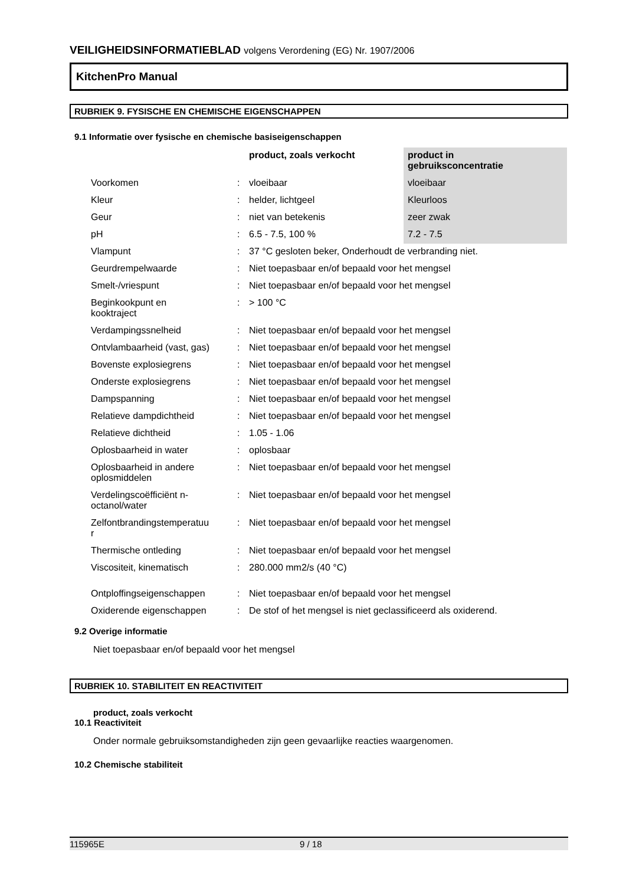VEILIGHEIDSINFORMATIEBLAD volgens Verordening (EG) Nr. 1907/2006
KitchenPro Manual
RUBRIEK 9. FYSISCHE EN CHEMISCHE EIGENSCHAPPEN
9.1 Informatie over fysische en chemische basiseigenschappen
| | | product, zoals verkocht | product in gebruiksconcentratie |
| --- | --- | --- | --- |
| Voorkomen | : | vloeibaar | vloeibaar |
| Kleur | : | helder, lichtgeel | Kleurloos |
| Geur | : | niet van betekenis | zeer zwak |
| pH | : | 6.5 - 7.5, 100 % | 7.2 - 7.5 |
| Vlampunt | : | 37 °C gesloten beker, Onderhoudt de verbranding niet. | |
| Geurdrempelwaarde | : | Niet toepasbaar en/of bepaald voor het mengsel | |
| Smelt-/vriespunt | : | Niet toepasbaar en/of bepaald voor het mengsel | |
| Beginkookpunt en kooktraject | : | > 100 °C | |
| Verdampingssnelheid | : | Niet toepasbaar en/of bepaald voor het mengsel | |
| Ontvlambaarheid (vast, gas) | : | Niet toepasbaar en/of bepaald voor het mengsel | |
| Bovenste explosiegrens | : | Niet toepasbaar en/of bepaald voor het mengsel | |
| Onderste explosiegrens | : | Niet toepasbaar en/of bepaald voor het mengsel | |
| Dampspanning | : | Niet toepasbaar en/of bepaald voor het mengsel | |
| Relatieve dampdichtheid | : | Niet toepasbaar en/of bepaald voor het mengsel | |
| Relatieve dichtheid | : | 1.05 - 1.06 | |
| Oplosbaarheid in water | : | oplosbaar | |
| Oplosbaarheid in andere oplosmiddelen | : | Niet toepasbaar en/of bepaald voor het mengsel | |
| Verdelingscoëfficiënt n- octanol/water | : | Niet toepasbaar en/of bepaald voor het mengsel | |
| Zelfontbrandingstemperatuu r | : | Niet toepasbaar en/of bepaald voor het mengsel | |
| Thermische ontleding | : | Niet toepasbaar en/of bepaald voor het mengsel | |
| Viscositeit, kinematisch | : | 280.000 mm2/s (40 °C) | |
| Ontploffingseigenschappen | : | Niet toepasbaar en/of bepaald voor het mengsel | |
| Oxiderende eigenschappen | : | De stof of het mengsel is niet geclassificeerd als oxiderend. | |
9.2 Overige informatie
Niet toepasbaar en/of bepaald voor het mengsel
RUBRIEK 10. STABILITEIT EN REACTIVITEIT
product, zoals verkocht
10.1 Reactiviteit
Onder normale gebruiksomstandigheden zijn geen gevaarlijke reacties waargenomen.
10.2 Chemische stabiliteit
115965E 9 / 18